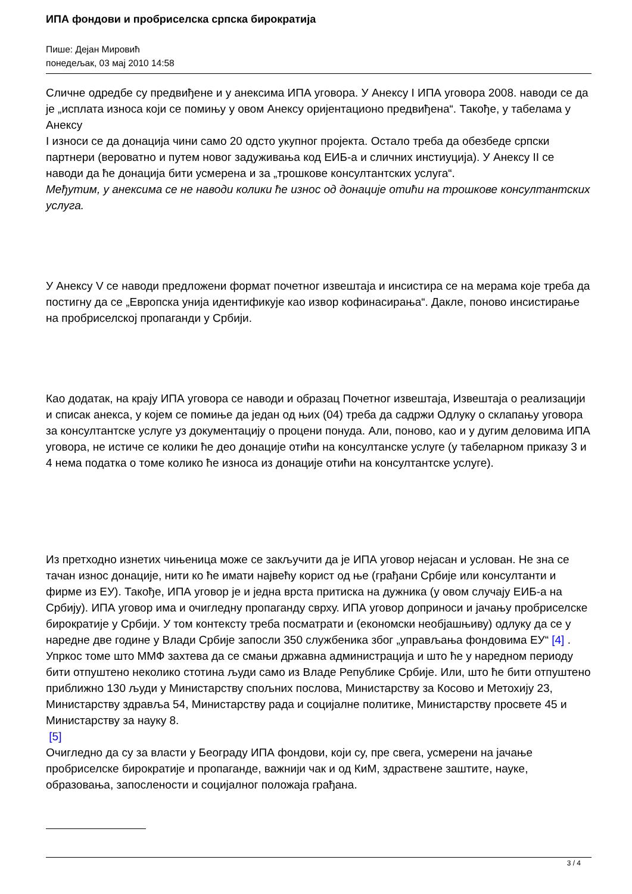ИПА фондови и пробриселска српска бирократија
Пише: Дејан Мировић
понедељак, 03 мај 2010 14:58
Сличне одредбе су предвиђене и у анексима ИПА уговора. У Анексу I ИПА уговора 2008. наводи се да је „исплата износа који се помињу у овом Анексу оријентационо предвиђена“. Такође, у табелама у Анексу
I износи се да донација чини само 20 одсто укупног пројекта. Остало треба да обезбеде српски партнери (вероватно и путем новог задуживања код ЕИБ-а и сличних инстиуција). У Анексу II се наводи да ће донација бити усмерена и за „трошкове консултантских услуга“.
Међутим, у анексима се не наводи колики ће износ од донације отићи на трошкове консултантских услуга.
У Анексу V се наводи предложени формат почетног извештаја и инсистира се на мерама које треба да постигну да се „Европска унија идентификује као извор кофинасирања“. Дакле, поново инсистирање на пробриселској пропаганди у Србији.
Као додатак, на крају ИПА уговора се наводи и образац Почетног извештаја, Извештаја о реализацији и списак анекса, у којем се помиње да један од њих (04) треба да садржи Одлуку о склапању уговора за консултантске услуге уз документацију о процени понуда. Али, поново, као и у дугим деловима ИПА уговора, не истиче се колики ће део донације отићи на консултанске услуге (у табеларном приказу 3 и 4 нема податка о томе колико ће износа из донације отићи на консултантске услуге).
Из претходно изнетих чињеница може се закључити да је ИПА уговор нејасан и услован. Не зна се тачан износ донације, нити ко ће имати највећу корист од ње (грађани Србије или консултанти и фирме из ЕУ). Такође, ИПА уговор је и једна врста притиска на дужника (у овом случају ЕИБ-а на Србију). ИПА уговор има и очигледну пропаганду сврху. ИПА уговор доприноси и јачању пробриселске бирократије у Србији. У том контексту треба посматрати и (економски необјашњиву) одлуку да се у наредне две године у Влади Србије запосли 350 службеника због „управљања фондовима ЕУ“ [4] . Упркос томе што ММФ захтева да се смањи државна администрација и што ће у наредном периоду бити отпуштено неколико стотина људи само из Владе Републике Србије. Или, што ће бити отпуштено приближно 130 људи у Министарству спољних послова, Министарству за Косово и Метохију 23, Министарству здравља 54, Министарству рада и социјалне политике, Министарству просвете 45 и Министарству за науку 8.
[5]
Очигледно да су за власти у Београду ИПА фондови, који су, пре свега, усмерени на јачање пробриселске бирократије и пропаганде, важнији чак и од КиМ, здраствене заштите, науке, образовања, запослености и социјалног положаја грађана.
3 / 4